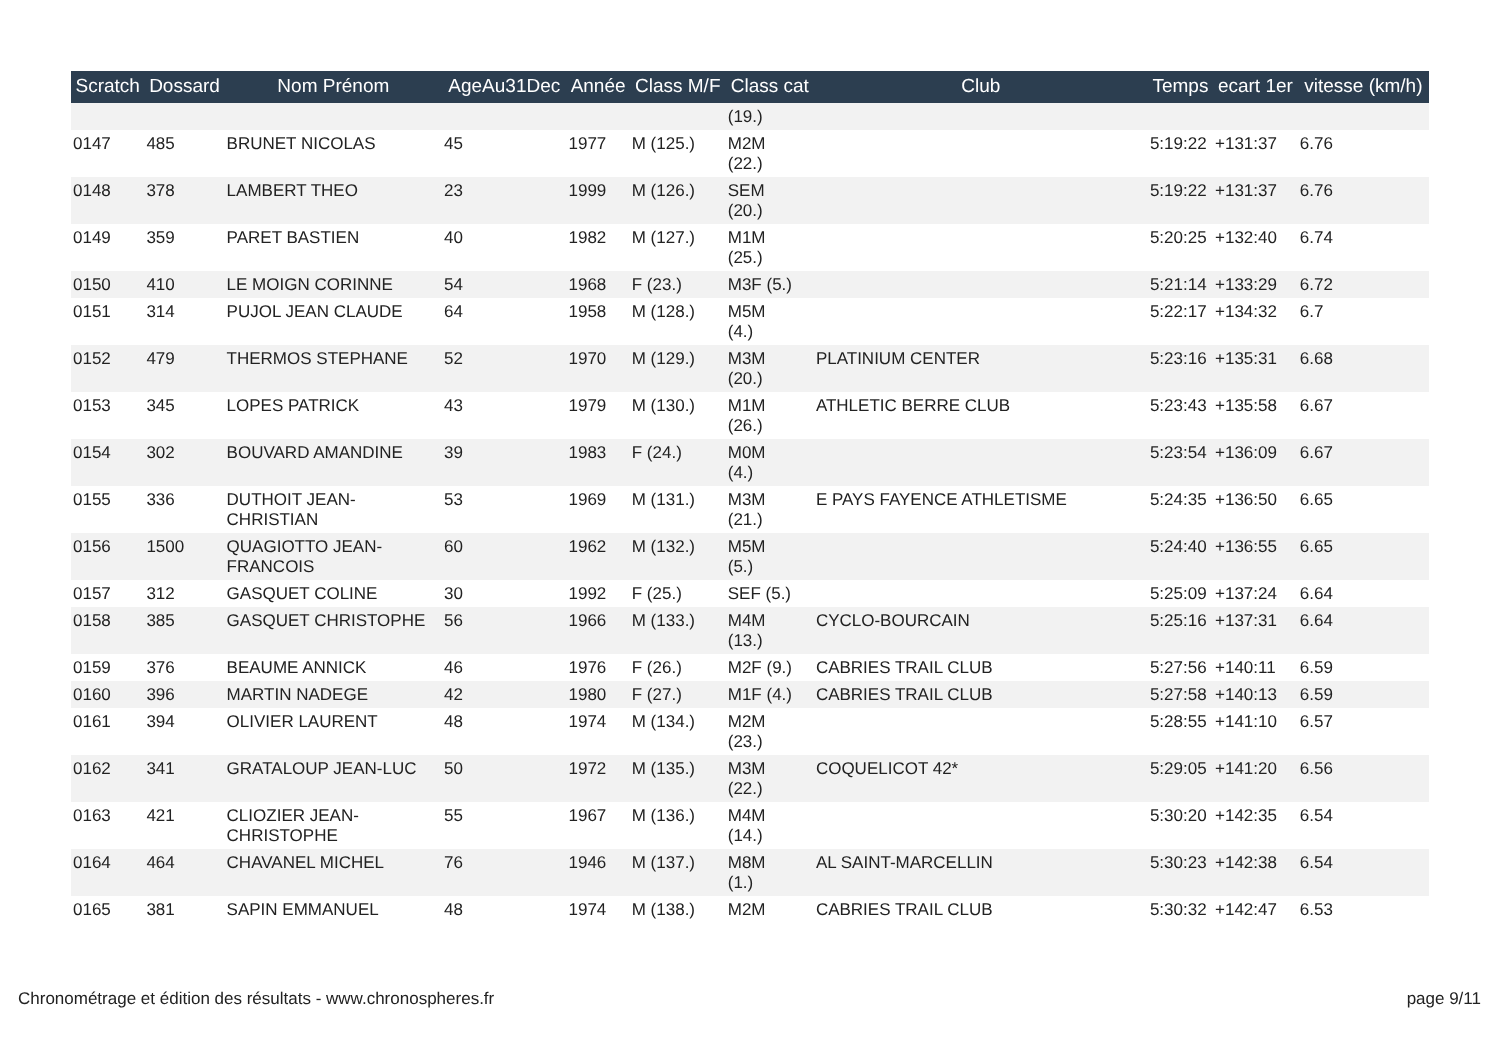| Scratch | Dossard | Nom Prénom | AgeAu31Dec | Année | Class M/F | Class cat | Club | Temps | ecart 1er | vitesse (km/h) |
| --- | --- | --- | --- | --- | --- | --- | --- | --- | --- | --- |
| | | | | | | (19.) | | | | |
| 0147 | 485 | BRUNET NICOLAS | 45 | 1977 | M (125.) | M2M (22.) | | 5:19:22 | +131:37 | 6.76 |
| 0148 | 378 | LAMBERT THEO | 23 | 1999 | M (126.) | SEM (20.) | | 5:19:22 | +131:37 | 6.76 |
| 0149 | 359 | PARET BASTIEN | 40 | 1982 | M (127.) | M1M (25.) | | 5:20:25 | +132:40 | 6.74 |
| 0150 | 410 | LE MOIGN CORINNE | 54 | 1968 | F (23.) | M3F (5.) | | 5:21:14 | +133:29 | 6.72 |
| 0151 | 314 | PUJOL JEAN CLAUDE | 64 | 1958 | M (128.) | M5M (4.) | | 5:22:17 | +134:32 | 6.7 |
| 0152 | 479 | THERMOS STEPHANE | 52 | 1970 | M (129.) | M3M (20.) | PLATINIUM CENTER | 5:23:16 | +135:31 | 6.68 |
| 0153 | 345 | LOPES PATRICK | 43 | 1979 | M (130.) | M1M (26.) | ATHLETIC BERRE CLUB | 5:23:43 | +135:58 | 6.67 |
| 0154 | 302 | BOUVARD AMANDINE | 39 | 1983 | F (24.) | M0M (4.) | | 5:23:54 | +136:09 | 6.67 |
| 0155 | 336 | DUTHOIT JEAN- CHRISTIAN | 53 | 1969 | M (131.) | M3M (21.) | E PAYS FAYENCE ATHLETISME | 5:24:35 | +136:50 | 6.65 |
| 0156 | 1500 | QUAGIOTTO JEAN- FRANCOIS | 60 | 1962 | M (132.) | M5M (5.) | | 5:24:40 | +136:55 | 6.65 |
| 0157 | 312 | GASQUET COLINE | 30 | 1992 | F (25.) | SEF (5.) | | 5:25:09 | +137:24 | 6.64 |
| 0158 | 385 | GASQUET CHRISTOPHE | 56 | 1966 | M (133.) | M4M (13.) | CYCLO-BOURCAIN | 5:25:16 | +137:31 | 6.64 |
| 0159 | 376 | BEAUME ANNICK | 46 | 1976 | F (26.) | M2F (9.) | CABRIES TRAIL CLUB | 5:27:56 | +140:11 | 6.59 |
| 0160 | 396 | MARTIN NADEGE | 42 | 1980 | F (27.) | M1F (4.) | CABRIES TRAIL CLUB | 5:27:58 | +140:13 | 6.59 |
| 0161 | 394 | OLIVIER LAURENT | 48 | 1974 | M (134.) | M2M (23.) | | 5:28:55 | +141:10 | 6.57 |
| 0162 | 341 | GRATALOUP JEAN-LUC | 50 | 1972 | M (135.) | M3M (22.) | COQUELICOT 42* | 5:29:05 | +141:20 | 6.56 |
| 0163 | 421 | CLIOZIER JEAN- CHRISTOPHE | 55 | 1967 | M (136.) | M4M (14.) | | 5:30:20 | +142:35 | 6.54 |
| 0164 | 464 | CHAVANEL MICHEL | 76 | 1946 | M (137.) | M8M (1.) | AL SAINT-MARCELLIN | 5:30:23 | +142:38 | 6.54 |
| 0165 | 381 | SAPIN EMMANUEL | 48 | 1974 | M (138.) | M2M | CABRIES TRAIL CLUB | 5:30:32 | +142:47 | 6.53 |
Chronométrage et édition des résultats - www.chronospheres.fr page 9/11